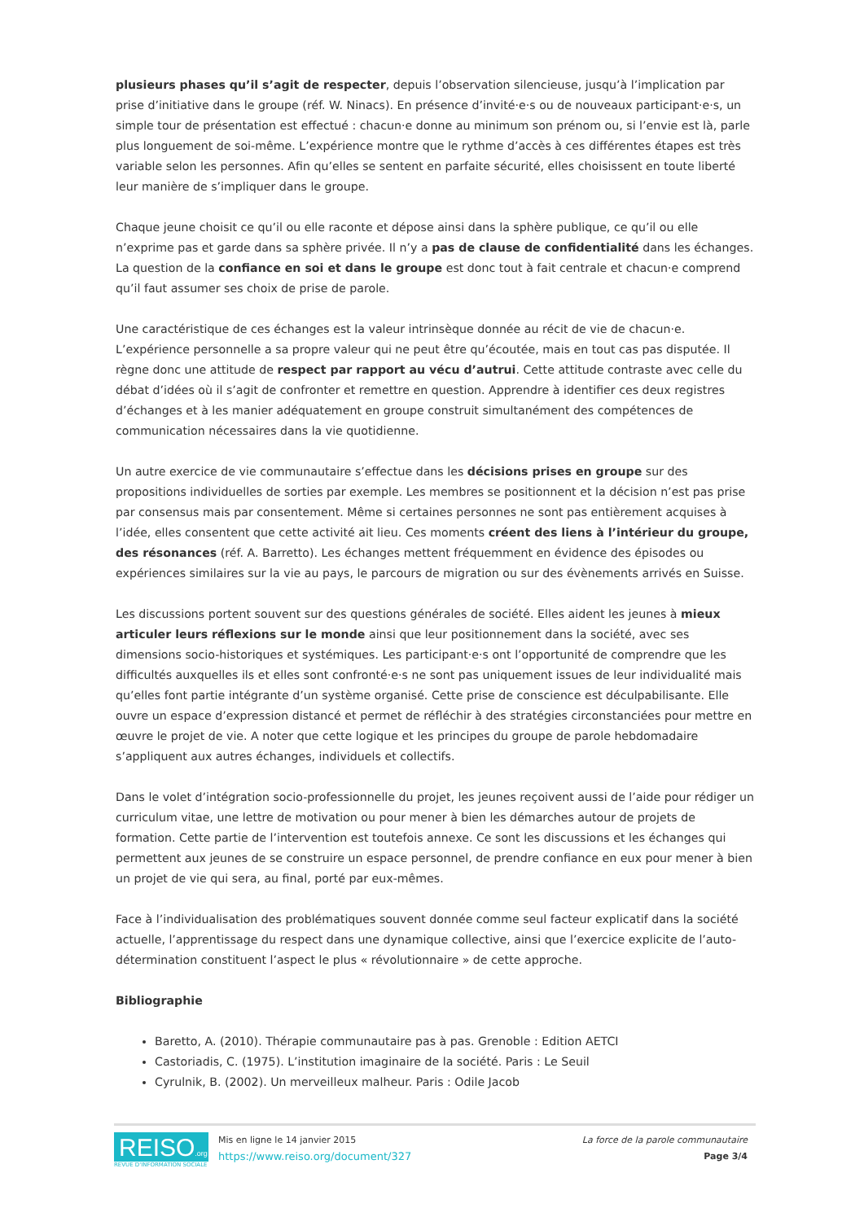plusieurs phases qu’il s’agit de respecter, depuis l’observation silencieuse, jusqu’à l’implication par prise d’initiative dans le groupe (réf. W. Ninacs). En présence d’invité·e·s ou de nouveaux participant·e·s, un simple tour de présentation est effectué : chacun·e donne au minimum son prénom ou, si l’envie est là, parle plus longuement de soi-même. L’expérience montre que le rythme d’accès à ces différentes étapes est très variable selon les personnes. Afin qu’elles se sentent en parfaite sécurité, elles choisissent en toute liberté leur manière de s’impliquer dans le groupe.
Chaque jeune choisit ce qu’il ou elle raconte et dépose ainsi dans la sphère publique, ce qu’il ou elle n’exprime pas et garde dans sa sphère privée. Il n’y a pas de clause de confidentialité dans les échanges. La question de la confiance en soi et dans le groupe est donc tout à fait centrale et chacun·e comprend qu’il faut assumer ses choix de prise de parole.
Une caractéristique de ces échanges est la valeur intrinsèque donnée au récit de vie de chacun·e. L’expérience personnelle a sa propre valeur qui ne peut être qu’écoutée, mais en tout cas pas disputée. Il règne donc une attitude de respect par rapport au vécu d’autrui. Cette attitude contraste avec celle du débat d’idées où il s’agit de confronter et remettre en question. Apprendre à identifier ces deux registres d’échanges et à les manier adéquatement en groupe construit simultanément des compétences de communication nécessaires dans la vie quotidienne.
Un autre exercice de vie communautaire s’effectue dans les décisions prises en groupe sur des propositions individuelles de sorties par exemple. Les membres se positionnent et la décision n’est pas prise par consensus mais par consentement. Même si certaines personnes ne sont pas entièrement acquises à l’idée, elles consentent que cette activité ait lieu. Ces moments créent des liens à l’intérieur du groupe, des résonances (réf. A. Barretto). Les échanges mettent fréquemment en évidence des épisodes ou expériences similaires sur la vie au pays, le parcours de migration ou sur des évènements arrivés en Suisse.
Les discussions portent souvent sur des questions générales de société. Elles aident les jeunes à mieux articuler leurs réflexions sur le monde ainsi que leur positionnement dans la société, avec ses dimensions socio-historiques et systémiques. Les participant·e·s ont l’opportunité de comprendre que les difficultés auxquelles ils et elles sont confronté·e·s ne sont pas uniquement issues de leur individualité mais qu’elles font partie intégrante d’un système organisé. Cette prise de conscience est déculpabilisante. Elle ouvre un espace d’expression distancé et permet de réfléchir à des stratégies circonstanciées pour mettre en œuvre le projet de vie. A noter que cette logique et les principes du groupe de parole hebdomadaire s’appliquent aux autres échanges, individuels et collectifs.
Dans le volet d’intégration socio-professionnelle du projet, les jeunes reçoivent aussi de l’aide pour rédiger un curriculum vitae, une lettre de motivation ou pour mener à bien les démarches autour de projets de formation. Cette partie de l’intervention est toutefois annexe. Ce sont les discussions et les échanges qui permettent aux jeunes de se construire un espace personnel, de prendre confiance en eux pour mener à bien un projet de vie qui sera, au final, porté par eux-mêmes.
Face à l’individualisation des problématiques souvent donnée comme seul facteur explicatif dans la société actuelle, l’apprentissage du respect dans une dynamique collective, ainsi que l’exercice explicite de l’auto-détermination constituent l’aspect le plus « révolutionnaire » de cette approche.
Bibliographie
Baretto, A. (2010). Thérapie communautaire pas à pas. Grenoble : Edition AETCI
Castoriadis, C. (1975). L’institution imaginaire de la société. Paris : Le Seuil
Cyrulnik, B. (2002). Un merveilleux malheur. Paris : Odile Jacob
REISO.org
REVUE D'INFORMATION SOCIALE
Mis en ligne le 14 janvier 2015
https://www.reiso.org/document/327
La force de la parole communautaire
Page 3/4